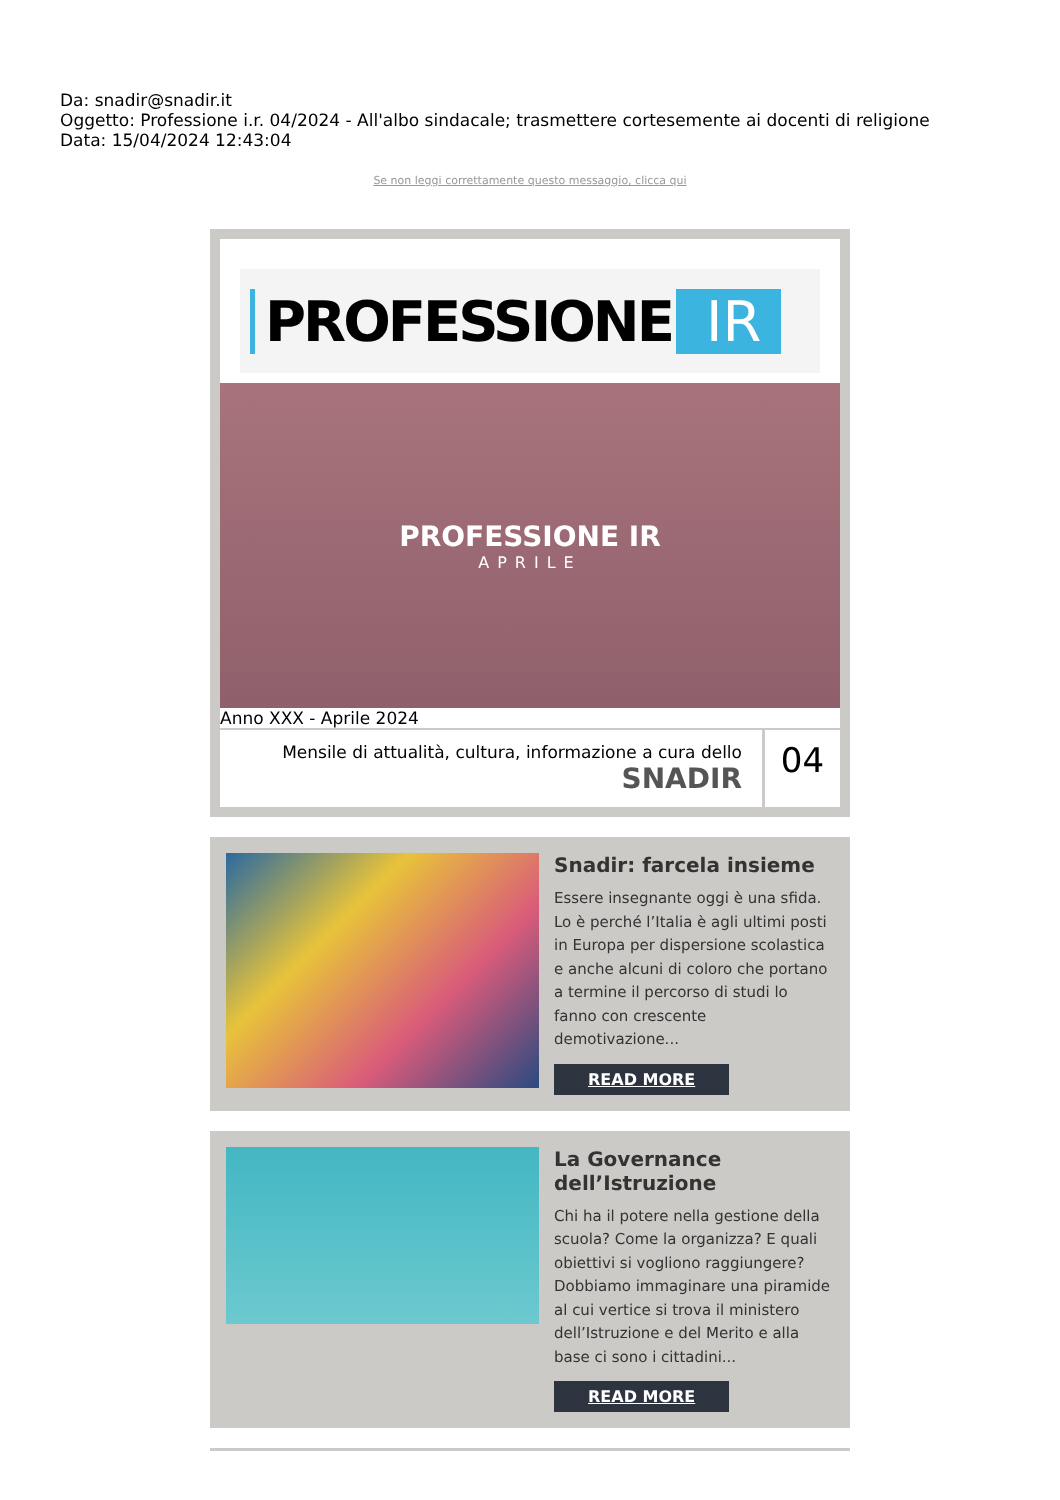Da: snadir@snadir.it
Oggetto: Professione i.r. 04/2024 - All'albo sindacale; trasmettere cortesemente ai docenti di religione
Data: 15/04/2024 12:43:04
Se non leggi correttamente questo messaggio, clicca qui
PROFESSIONE IR
PROFESSIONE IR
APRILE
Anno XXX - Aprile 2024
Mensile di attualità, cultura, informazione a cura dello
SNADIR
04
Snadir: farcela insieme
Essere insegnante oggi è una sfida. Lo è perché l’Italia è agli ultimi posti in Europa per dispersione scolastica e anche alcuni di coloro che portano a termine il percorso di studi lo fanno con crescente demotivazione...
READ MORE
La Governance dell’Istruzione
Chi ha il potere nella gestione della scuola? Come la organizza? E quali obiettivi si vogliono raggiungere? Dobbiamo immaginare una piramide al cui vertice si trova il ministero dell’Istruzione e del Merito e alla base ci sono i cittadini...
READ MORE